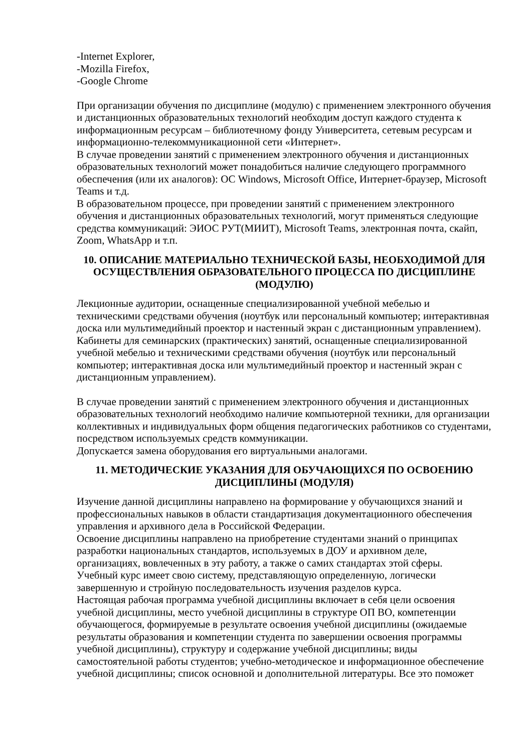-Internet Explorer,
-Mozilla Firefox,
-Google Chrome
При организации обучения по дисциплине (модулю) с применением электронного обучения и дистанционных образовательных технологий необходим доступ каждого студента к информационным ресурсам – библиотечному фонду Университета, сетевым ресурсам и информационно-телекоммуникационной сети «Интернет».
В случае проведении занятий с применением электронного обучения и дистанционных образовательных технологий может понадобиться наличие следующего программного обеспечения (или их аналогов): ОС Windows, Microsoft Office, Интернет-браузер, Microsoft Teams и т.д.
В образовательном процессе, при проведении занятий с применением электронного обучения и дистанционных образовательных технологий, могут применяться следующие средства коммуникаций: ЭИОС РУТ(МИИТ), Microsoft Teams, электронная почта, скайп, Zoom, WhatsApp и т.п.
10. ОПИСАНИЕ МАТЕРИАЛЬНО ТЕХНИЧЕСКОЙ БАЗЫ, НЕОБХОДИМОЙ ДЛЯ ОСУЩЕСТВЛЕНИЯ ОБРАЗОВАТЕЛЬНОГО ПРОЦЕССА ПО ДИСЦИПЛИНЕ (МОДУЛЮ)
Лекционные аудитории, оснащенные специализированной учебной мебелью и техническими средствами обучения (ноутбук или персональный компьютер; интерактивная доска или мультимедийный проектор и настенный экран с дистанционным управлением).
Кабинеты для семинарских (практических) занятий, оснащенные специализированной учебной мебелью и техническими средствами обучения (ноутбук или персональный компьютер; интерактивная доска или мультимедийный проектор и настенный экран с дистанционным управлением).
В случае проведении занятий с применением электронного обучения и дистанционных образовательных технологий необходимо наличие компьютерной техники, для организации коллективных и индивидуальных форм общения педагогических работников со студентами, посредством используемых средств коммуникации.
Допускается замена оборудования его виртуальными аналогами.
11. МЕТОДИЧЕСКИЕ УКАЗАНИЯ ДЛЯ ОБУЧАЮЩИХСЯ ПО ОСВОЕНИЮ ДИСЦИПЛИНЫ (МОДУЛЯ)
Изучение данной дисциплины направлено на формирование у обучающихся знаний и профессиональных навыков в области стандартизация документационного обеспечения управления и архивного дела в Российской Федерации.
Освоение дисциплины направлено на приобретение студентами знаний о принципах разработки национальных стандартов, используемых в ДОУ и архивном деле, организациях, вовлеченных в эту работу, а также о самих стандартах этой сферы.
Учебный курс имеет свою систему, представляющую определенную, логически завершенную и стройную последовательность изучения разделов курса.
Настоящая рабочая программа учебной дисциплины включает в себя цели освоения учебной дисциплины, место учебной дисциплины в структуре ОП ВО, компетенции обучающегося, формируемые в результате освоения учебной дисциплины (ожидаемые результаты образования и компетенции студента по завершении освоения программы учебной дисциплины), структуру и содержание учебной дисциплины; виды самостоятельной работы студентов; учебно-методическое и информационное обеспечение учебной дисциплины; список основной и дополнительной литературы. Все это поможет